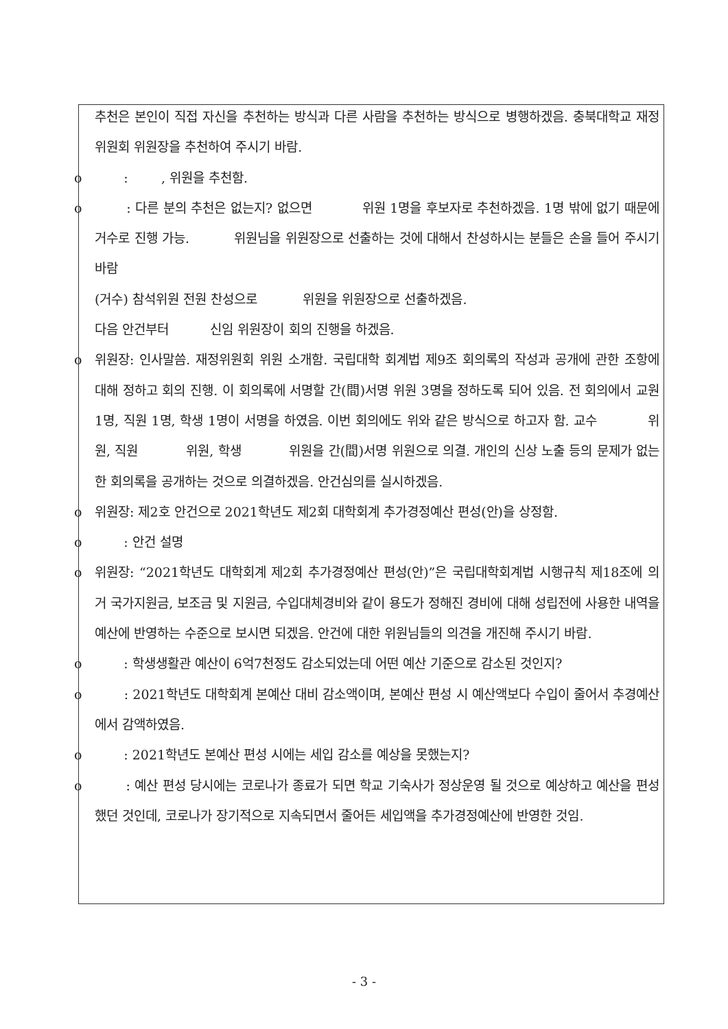추천은 본인이 직접 자신을 추천하는 방식과 다른 사람을 추천하는 방식으로 병행하겠음. 충북대학교 재정위원회 위원장을 추천하여 주시기 바람.
o : , 위원을 추천함.
o : 다른 분의 추천은 없는지? 없으면 위원 1명을 후보자로 추천하겠음. 1명 밖에 없기 때문에 거수로 진행 가능. 위원님을 위원장으로 선출하는 것에 대해서 찬성하시는 분들은 손을 들어 주시기 바람
(거수) 참석위원 전원 찬성으로 위원을 위원장으로 선출하겠음.
다음 안건부터 신임 위원장이 회의 진행을 하겠음.
o 위원장: 인사말씀. 재정위원회 위원 소개함. 국립대학 회계법 제9조 회의록의 작성과 공개에 관한 조항에 대해 정하고 회의 진행. 이 회의록에 서명할 간(間)서명 위원 3명을 정하도록 되어 있음. 전 회의에서 교원 1명, 직원 1명, 학생 1명이 서명을 하였음. 이번 회의에도 위와 같은 방식으로 하고자 함. 교수 위원, 직원 위원, 학생 위원을 간(間)서명 위원으로 의결. 개인의 신상 노출 등의 문제가 없는 한 회의록을 공개하는 것으로 의결하겠음. 안건심의를 실시하겠음.
o 위원장: 제2호 안건으로 2021학년도 제2회 대학회계 추가경정예산 편성(안)을 상정함.
o : 안건 설명
o 위원장: “2021학년도 대학회계 제2회 추가경정예산 편성(안)”은 국립대학회계법 시행규칙 제18조에 의거 국가지원금, 보조금 및 지원금, 수입대체경비와 같이 용도가 정해진 경비에 대해 성립전에 사용한 내역을 예산에 반영하는 수준으로 보시면 되겠음. 안건에 대한 위원님들의 의견을 개진해 주시기 바람.
o : 학생생활관 예산이 6억7천정도 감소되었는데 어떤 예산 기준으로 감소된 것인지?
o : 2021학년도 대학회계 본예산 대비 감소액이며, 본예산 편성 시 예산액보다 수입이 줄어서 추경예산에서 감액하였음.
o : 2021학년도 본예산 편성 시에는 세입 감소를 예상을 못했는지?
o : 예산 편성 당시에는 코로나가 종료가 되면 학교 기숙사가 정상운영 될 것으로 예상하고 예산을 편성했던 것인데, 코로나가 장기적으로 지속되면서 줄어든 세입액을 추가경정예산에 반영한 것임.
- 3 -